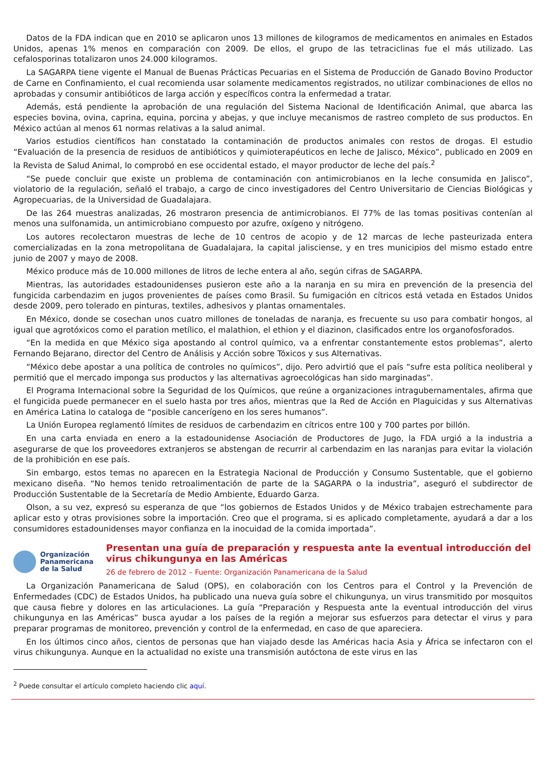Datos de la FDA indican que en 2010 se aplicaron unos 13 millones de kilogramos de medicamentos en animales en Estados Unidos, apenas 1% menos en comparación con 2009. De ellos, el grupo de las tetraciclinas fue el más utilizado. Las cefalosporinas totalizaron unos 24.000 kilogramos.
La SAGARPA tiene vigente el Manual de Buenas Prácticas Pecuarias en el Sistema de Producción de Ganado Bovino Productor de Carne en Confinamiento, el cual recomienda usar solamente medicamentos registrados, no utilizar combinaciones de ellos no aprobadas y consumir antibióticos de larga acción y específicos contra la enfermedad a tratar.
Además, está pendiente la aprobación de una regulación del Sistema Nacional de Identificación Animal, que abarca las especies bovina, ovina, caprina, equina, porcina y abejas, y que incluye mecanismos de rastreo completo de sus productos. En México actúan al menos 61 normas relativas a la salud animal.
Varios estudios científicos han constatado la contaminación de productos animales con restos de drogas. El estudio “Evaluación de la presencia de residuos de antibióticos y quimioterapéuticos en leche de Jalisco, México”, publicado en 2009 en la Revista de Salud Animal, lo comprobó en ese occidental estado, el mayor productor de leche del país.<sup>2</sup>
“Se puede concluir que existe un problema de contaminación con antimicrobianos en la leche consumida en Jalisco”, violatorio de la regulación, señaló el trabajo, a cargo de cinco investigadores del Centro Universitario de Ciencias Biológicas y Agropecuarias, de la Universidad de Guadalajara.
De las 264 muestras analizadas, 26 mostraron presencia de antimicrobianos. El 77% de las tomas positivas contenían al menos una sulfonamida, un antimicrobiano compuesto por azufre, oxígeno y nitrógeno.
Los autores recolectaron muestras de leche de 10 centros de acopio y de 12 marcas de leche pasteurizada entera comercializadas en la zona metropolitana de Guadalajara, la capital jalisciense, y en tres municipios del mismo estado entre junio de 2007 y mayo de 2008.
México produce más de 10.000 millones de litros de leche entera al año, según cifras de SAGARPA.
Mientras, las autoridades estadounidenses pusieron este año a la naranja en su mira en prevención de la presencia del fungicida carbendazim en jugos provenientes de países como Brasil. Su fumigación en cítricos está vetada en Estados Unidos desde 2009, pero tolerado en pinturas, textiles, adhesivos y plantas ornamentales.
En México, donde se cosechan unos cuatro millones de toneladas de naranja, es frecuente su uso para combatir hongos, al igual que agrotóxicos como el paration metílico, el malathion, el ethion y el diazinon, clasificados entre los organofosforados.
“En la medida en que México siga apostando al control químico, va a enfrentar constantemente estos problemas”, alerto Fernando Bejarano, director del Centro de Análisis y Acción sobre Tóxicos y sus Alternativas.
“México debe apostar a una política de controles no químicos”, dijo. Pero advirtió que el país “sufre esta política neoliberal y permitió que el mercado imponga sus productos y las alternativas agroecológicas han sido marginadas”.
El Programa Internacional sobre la Seguridad de los Químicos, que reúne a organizaciones intragubernamentales, afirma que el fungicida puede permanecer en el suelo hasta por tres años, mientras que la Red de Acción en Plaguicidas y sus Alternativas en América Latina lo cataloga de “posible cancerígeno en los seres humanos”.
La Unión Europea reglamentó límites de residuos de carbendazim en cítricos entre 100 y 700 partes por billón.
En una carta enviada en enero a la estadounidense Asociación de Productores de Jugo, la FDA urgió a la industria a asegurarse de que los proveedores extranjeros se abstengan de recurrir al carbendazim en las naranjas para evitar la violación de la prohibición en ese país.
Sin embargo, estos temas no aparecen en la Estrategia Nacional de Producción y Consumo Sustentable, que el gobierno mexicano diseña. “No hemos tenido retroalimentación de parte de la SAGARPA o la industria”, aseguró el subdirector de Producción Sustentable de la Secretaría de Medio Ambiente, Eduardo Garza.
Olson, a su vez, expresó su esperanza de que “los gobiernos de Estados Unidos y de México trabajen estrechamente para aplicar esto y otras provisiones sobre la importación. Creo que el programa, si es aplicado completamente, ayudará a dar a los consumidores estadounidenses mayor confianza en la inocuidad de la comida importada”.
Organización
Panamericana
de la Salud
Presentan una guía de preparación y respuesta ante la eventual introducción del virus chikungunya en las Américas
26 de febrero de 2012 – Fuente: Organización Panamericana de la Salud
La Organización Panamericana de Salud (OPS), en colaboración con los Centros para el Control y la Prevención de Enfermedades (CDC) de Estados Unidos, ha publicado una nueva guía sobre el chikungunya, un virus transmitido por mosquitos que causa fiebre y dolores en las articulaciones. La guía “Preparación y Respuesta ante la eventual introducción del virus chikungunya en las Américas” busca ayudar a los países de la región a mejorar sus esfuerzos para detectar el virus y para preparar programas de monitoreo, prevención y control de la enfermedad, en caso de que apareciera.
En los últimos cinco años, cientos de personas que han viajado desde las Américas hacia Asia y África se infectaron con el virus chikungunya. Aunque en la actualidad no existe una transmisión autóctona de este virus en las
<sup>2</sup> Puede consultar el artículo completo haciendo clic aquí.